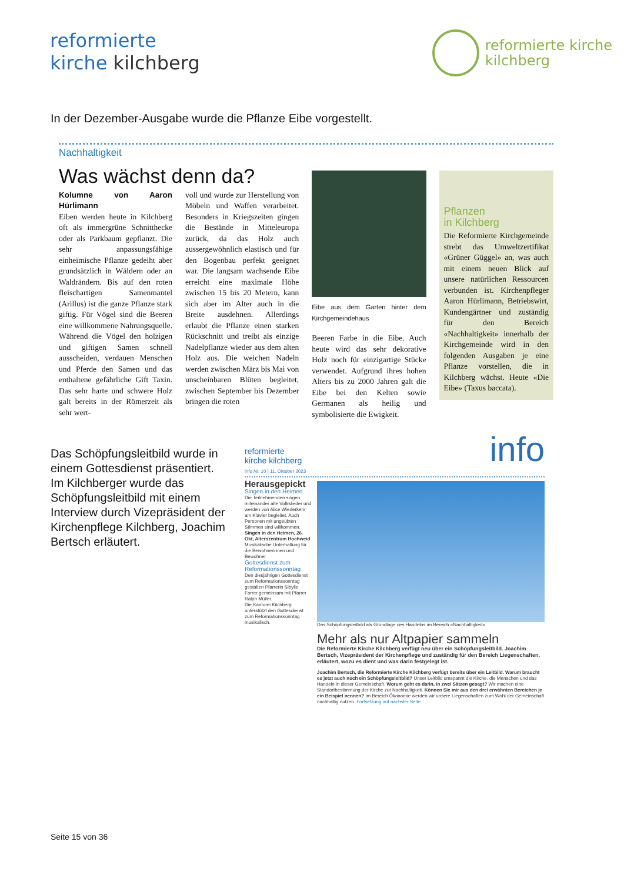reformierte
kirche kilchberg
reformierte kirche
kilchberg
In der Dezember-Ausgabe wurde die Pflanze Eibe vorgestellt.
Nachhaltigkeit
Was wächst denn da?
Kolumne von Aaron Hürlimann
Eiben werden heute in Kilchberg oft als immergrüne Schnitthecke oder als Parkbaum gepflanzt. Die sehr anpassungsfähige einheimische Pflanze gedeiht aber grundsätzlich in Wäldern oder an Waldrändern. Bis auf den roten fleischartigen Samenmantel (Arillus) ist die ganze Pflanze stark giftig. Für Vögel sind die Beeren eine willkommene Nahrungsquelle. Während die Vögel den holzigen und giftigen Samen schnell ausscheiden, verdauen Menschen und Pferde den Samen und das enthaltene gefährliche Gift Taxin. Das sehr harte und schwere Holz galt bereits in der Römerzeit als sehr wert-
voll und wurde zur Herstellung von Möbeln und Waffen verarbeitet. Besonders in Kriegszeiten gingen die Bestände in Mitteleuropa zurück, da das Holz auch aussergewöhnlich elastisch und für den Bogenbau perfekt geeignet war. Die langsam wachsende Eibe erreicht eine maximale Höhe zwischen 15 bis 20 Metern, kann sich aber im Alter auch in die Breite ausdehnen. Allerdings erlaubt die Pflanze einen starken Rückschnitt und treibt als einzige Nadelpflanze wieder aus dem alten Holz aus. Die weichen Nadeln werden zwischen März bis Mai von unscheinbaren Blüten begleitet, zwischen September bis Dezember bringen die roten
Eibe aus dem Garten hinter dem Kirchgemeindehaus
Beeren Farbe in die Eibe. Auch heute wird das sehr dekorative Holz noch für einzigartige Stücke verwendet. Aufgrund ihres hohen Alters bis zu 2000 Jahren galt die Eibe bei den Kelten sowie Germanen als heilig und symbolisierte die Ewigkeit.
Pflanzen
in Kilchberg
Die Reformierte Kirchgemeinde strebt das Umweltzertifikat «Grüner Güggel» an, was auch mit einem neuen Blick auf unsere natürlichen Ressourcen verbunden ist. Kirchenpfleger Aaron Hürlimann, Betriebswirt, Kundengärtner und zuständig für den Bereich «Nachhaltigkeit» innerhalb der Kirchgemeinde wird in den folgenden Ausgaben je eine Pflanze vorstellen, die in Kilchberg wächst. Heute «Die Eibe» (Taxus baccata).
Das Schöpfungsleitbild wurde in einem Gottesdienst präsentiert. Im Kilchberger wurde das Schöpfungsleitbild mit einem Interview durch Vizepräsident der Kirchenpflege Kilchberg, Joachim Bertsch erläutert.
reformierte
kirche kilchberg
info Nr. 10 | 11. Oktober 2023
info
Herausgepickt
Singen in den Heimen
Die Teilnehmenden singen miteinander alte Volkslieder und werden von Alice Wiederkehr am Klavier begleitet. Auch Personen mit ungeübten Stimmen sind willkommen.
Singen in den Heimen, 26. Okt, Alterszentrum Hochweid
Musikalische Unterhaltung für die Bewohnerinnen und Bewohner
Gottesdienst zum Reformationssonntag
Den diesjährigen Gottesdienst zum Reformationssonntag gestalten Pfarrerin Sibylle Forrer gemeinsam mit Pfarrer Ralph Müller.
Die Kantorei Kilchberg unterstützt den Gottesdienst zum Reformationssonntag musikalisch.
Das Schöpfungsleitbild als Grundlage des Handelns im Bereich «Nachhaltigkeit»
Mehr als nur Altpapier sammeln
Die Reformierte Kirche Kilchberg verfügt neu über ein Schöpfungsleitbild. Joachim Bertsch, Vizepräsident der Kirchenpflege und zuständig für den Bereich Liegenschaften, erläutert, wozu es dient und was darin festgelegt ist.
Joachim Bertsch, die Reformierte Kirche Kilchberg verfügt bereits über ein Leitbild. Warum braucht es jetzt auch noch ein Schöpfungsleitbild? Unser Leitbild umspannt die Kirche, die Menschen und das Handeln in dieser Gemeinschaft. Worum geht es darin, in zwei Sätzen gesagt? Wir machen eine Standortbestimmung der Kirche zur Nachhaltigkeit. Können Sie mir aus den drei erwähnten Bereichen je ein Beispiel nennen? Im Bereich Ökonomie werden wir unsere Liegenschaften zum Wohl der Gemeinschaft nachhaltig nutzen. Fortsetzung auf nächster Seite
Seite 15 von 36